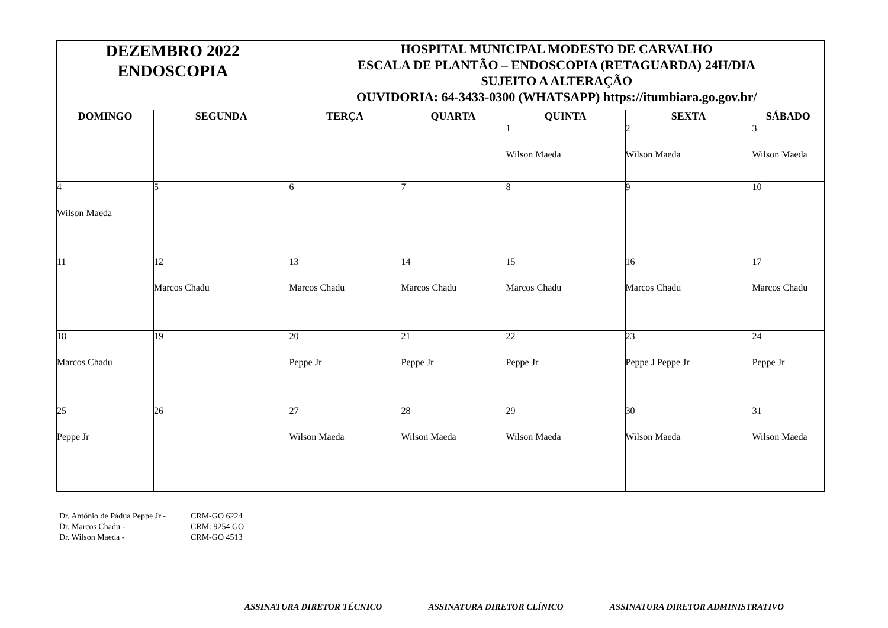| DEZEMBRO 2022 ENDOSCOPIA | | HOSPITAL MUNICIPAL MODESTO DE CARVALHO ESCALA DE PLANTÃO – ENDOSCOPIA (RETAGUARDA) 24H/DIA SUJEITO A ALTERAÇÃO OUVIDORIA: 64-3433-0300 (WHATSAPP) https://itumbiara.go.gov.br/ | | | | |
| DOMINGO | SEGUNDA | TERÇA | QUARTA | QUINTA | SEXTA | SÁBADO |
| | | | | 1 Wilson Maeda | 2 Wilson Maeda | 3 Wilson Maeda |
| 4 Wilson Maeda | 5 | 6 | 7 | 8 | 9 | 10 |
| 11 | 12 Marcos Chadu | 13 Marcos Chadu | 14 Marcos Chadu | 15 Marcos Chadu | 16 Marcos Chadu | 17 Marcos Chadu |
| 18 Marcos Chadu | 19 | 20 Peppe Jr | 21 Peppe Jr | 22 Peppe Jr | 23 Peppe J Peppe Jr | 24 Peppe Jr |
| 25 Peppe Jr | 26 | 27 Wilson Maeda | 28 Wilson Maeda | 29 Wilson Maeda | 30 Wilson Maeda | 31 Wilson Maeda |
Dr. Antônio de Pádua Peppe Jr - CRM-GO 6224
Dr. Marcos Chadu - CRM: 9254 GO
Dr. Wilson Maeda - CRM-GO 4513
ASSINATURA DIRETOR TÉCNICO ASSINATURA DIRETOR CLÍNICO ASSINATURA DIRETOR ADMINISTRATIVO